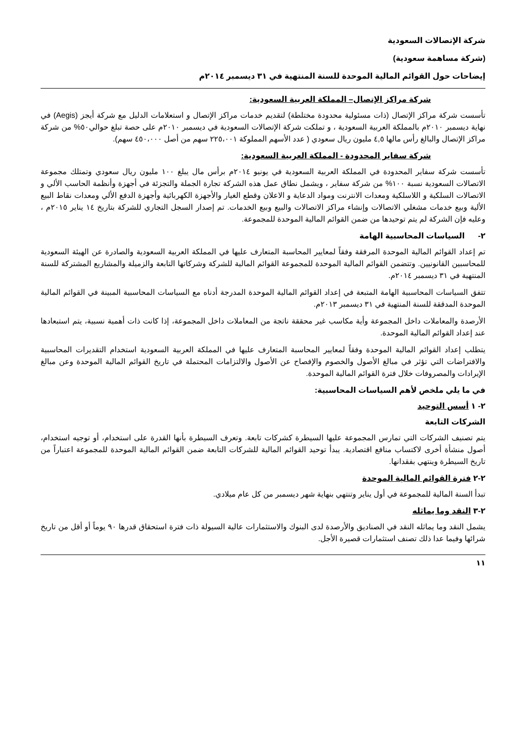شركة الإتصالات السعودية
(شركة مساهمة سعودية)
إيضاحات حول القوائم المالية الموحدة للسنة المنتهية في ٣١ ديسمبر ٢٠١٤م
شركة مراكز الإتصال– المملكة العربية السعودية:
تأسست شركة مراكز الإتصال (ذات مسئولية محدودة مختلطة) لتقديم خدمات مراكز الإتصال و استعلامات الدليل مع شركة أيجز (Aegis) في نهاية ديسمبر ٢٠١٠م بالمملكة العربية السعودية ، و تملكت شركة الإتصالات السعودية في ديسمبر ٢٠١٠م على حصة تبلغ حوالي٥٠% من شركة مراكز الإتصال والبالغ رأس مالها ٤,٥ مليون ريال سعودي ( عدد الأسهم المملوكة ٢٢٥،٠٠١ سهم من أصل ٤٥٠،٠٠٠ سهم).
شركة سفاير المحدودة - المملكة العربية السعودية:
تأسست شركة سفاير المحدودة في المملكة العربية السعودية في يونيو ٢٠١٤م برأس مال يبلغ ١٠٠ مليون ريال سعودي وتمتلك مجموعة الاتصالات السعودية نسبة ١٠٠% من شركة سفاير ، ويشمل نطاق عمل هذه الشركة تجارة الجملة والتجزئة في أجهزة وأنظمة الحاسب الألي و الاتصالات السلكية و اللاسلكية ومعدات الانترنت ومواد الدعاية و الاعلان وقطع الغيار والأجهزة الكهربائية وأجهزة الدفع الألي ومعدات نقاط البيع الألية وبيع خدمات مشغلي الاتصالات وإنشاء مراكز الاتصالات والبيع وبيع الخدمات. تم إصدار السجل التجاري للشركة بتاريخ ١٤ يناير ٢٠١٥م ، وعليه فإن الشركة لم يتم توحيدها من ضمن القوائم المالية الموحدة للمجموعة.
٢- السياسات المحاسبية الهامة
تم إعداد القوائم المالية الموحدة المرفقة وفقاً لمعايير المحاسبة المتعارف عليها في المملكة العربية السعودية والصادرة عن الهيئة السعودية للمحاسبين القانونيين. وتتضمن القوائم المالية الموحدة للمجموعة القوائم المالية للشركة وشركاتها التابعة والزميلة والمشاريع المشتركة للسنة المنتهية في ٣١ ديسمبر ٢٠١٤م.
تتفق السياسات المحاسبية الهامة المتبعة في إعداد القوائم المالية الموحدة المدرجة أدناه مع السياسات المحاسبية المبينة في القوائم المالية الموحدة المدققة للسنة المنتهية في ٣١ ديسمبر ٢٠١٣م.
الأرصدة والمعاملات داخل المجموعة وأية مكاسب غير محققة ناتجة من المعاملات داخل المجموعة، إذا كانت ذات أهمية نسبية، يتم استبعادها عند إعداد القوائم المالية الموحدة.
يتطلب إعداد القوائم المالية الموحدة وفقاً لمعايير المحاسبة المتعارف عليها في المملكة العربية السعودية استخدام التقديرات المحاسبية والافتراضات التي تؤثر في مبالغ الأصول والخصوم والإفصاح عن الأصول والالتزامات المحتملة في تاريخ القوائم المالية الموحدة وعن مبالغ الإيرادات والمصروفات خلال فترة القوائم المالية الموحدة.
في ما يلي ملخص لأهم السياسات المحاسبية:
٢- ١ أسس التوحيد
الشركات التابعة
يتم تصنيف الشركات التي تمارس المجموعة عليها السيطرة كشركات تابعة. وتعرف السيطرة بأنها القدرة على استخدام، أو توجيه استخدام، أصول منشأة أخرى لاكتساب منافع اقتصادية. يبدأ توحيد القوائم المالية للشركات التابعة ضمن القوائم المالية الموحدة للمجموعة اعتباراً من تاريخ السيطرة وينتهي بفقدانها.
٢-٢ فترة القوائم المالية الموحدة
تبدأ السنة المالية للمجموعة في أول يناير وتنتهي بنهاية شهر ديسمبر من كل عام ميلادي.
٢-٣ النقد وما يماثله
يشمل النقد وما يماثله النقد في الصناديق والأرصدة لدى البنوك والاستثمارات عالية السيولة ذات فترة استحقاق قدرها ٩٠ يوماً أو أقل من تاريخ شرائها وفيما عدا ذلك تصنف استثمارات قصيرة الأجل.
١١